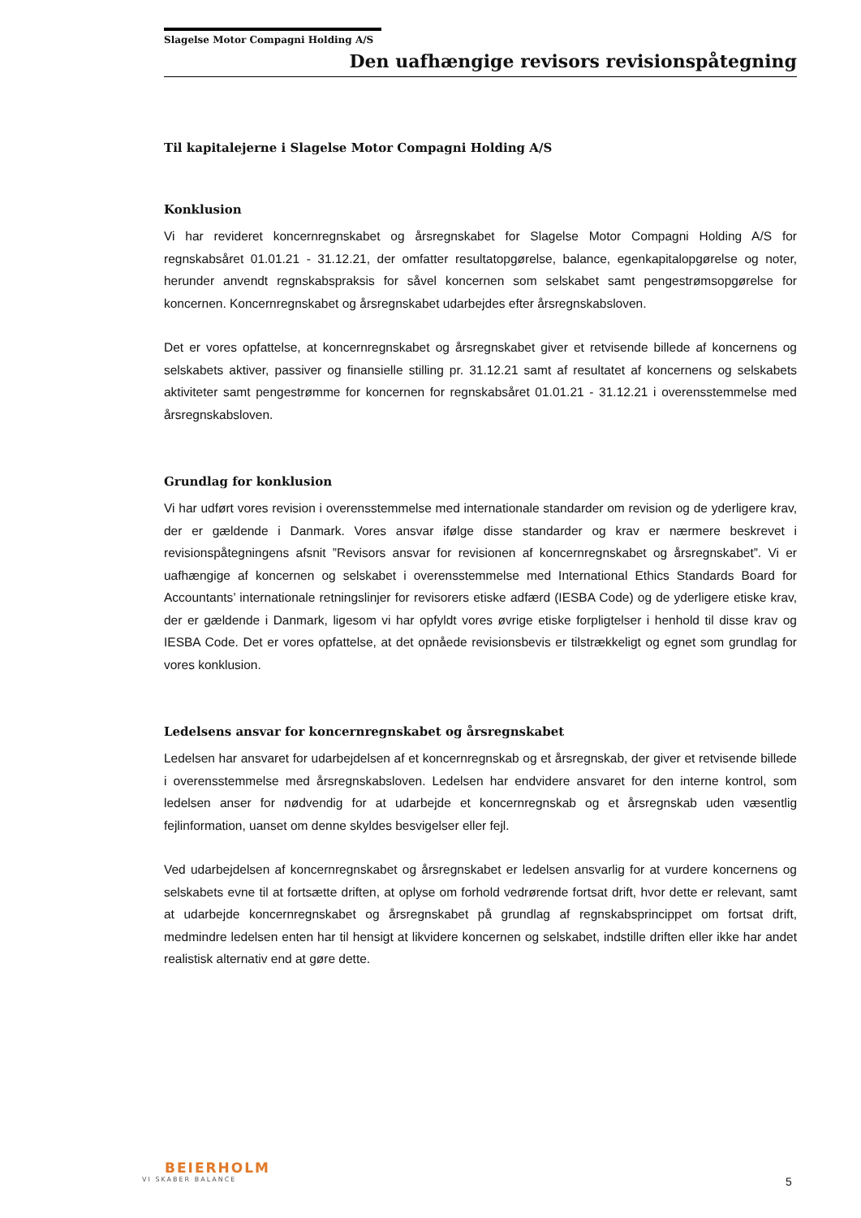Slagelse Motor Compagni Holding A/S
Den uafhængige revisors revisionspåtegning
Til kapitalejerne i Slagelse Motor Compagni Holding A/S
Konklusion
Vi har revideret koncernregnskabet og årsregnskabet for Slagelse Motor Compagni Holding A/S for regnskabsåret 01.01.21 - 31.12.21, der omfatter resultatopgørelse, balance, egenkapitalopgørelse og noter, herunder anvendt regnskabspraksis for såvel koncernen som selskabet samt pengestrømsopgørelse for koncernen. Koncernregnskabet og årsregnskabet udarbejdes efter årsregnskabsloven.
Det er vores opfattelse, at koncernregnskabet og årsregnskabet giver et retvisende billede af koncernens og selskabets aktiver, passiver og finansielle stilling pr. 31.12.21 samt af resultatet af koncernens og selskabets aktiviteter samt pengestrømme for koncernen for regnskabsåret 01.01.21 - 31.12.21 i overensstemmelse med årsregnskabsloven.
Grundlag for konklusion
Vi har udført vores revision i overensstemmelse med internationale standarder om revision og de yderligere krav, der er gældende i Danmark. Vores ansvar ifølge disse standarder og krav er nærmere beskrevet i revisionspåtegningens afsnit ”Revisors ansvar for revisionen af koncernregnskabet og årsregnskabet”. Vi er uafhængige af koncernen og selskabet i overensstemmelse med International Ethics Standards Board for Accountants’ internationale retningslinjer for revisorers etiske adfærd (IESBA Code) og de yderligere etiske krav, der er gældende i Danmark, ligesom vi har opfyldt vores øvrige etiske forpligtelser i henhold til disse krav og IESBA Code. Det er vores opfattelse, at det opnåede revisionsbevis er tilstrækkeligt og egnet som grundlag for vores konklusion.
Ledelsens ansvar for koncernregnskabet og årsregnskabet
Ledelsen har ansvaret for udarbejdelsen af et koncernregnskab og et årsregnskab, der giver et retvisende billede i overensstemmelse med årsregnskabsloven. Ledelsen har endvidere ansvaret for den interne kontrol, som ledelsen anser for nødvendig for at udarbejde et koncernregnskab og et årsregnskab uden væsentlig fejlinformation, uanset om denne skyldes besvigelser eller fejl.
Ved udarbejdelsen af koncernregnskabet og årsregnskabet er ledelsen ansvarlig for at vurdere koncernens og selskabets evne til at fortsætte driften, at oplyse om forhold vedrørende fortsat drift, hvor dette er relevant, samt at udarbejde koncernregnskabet og årsregnskabet på grundlag af regnskabsprincippet om fortsat drift, medmindre ledelsen enten har til hensigt at likvidere koncernen og selskabet, indstille driften eller ikke har andet realistisk alternativ end at gøre dette.
BEIERHOLM
VI SKABER BALANCE
5